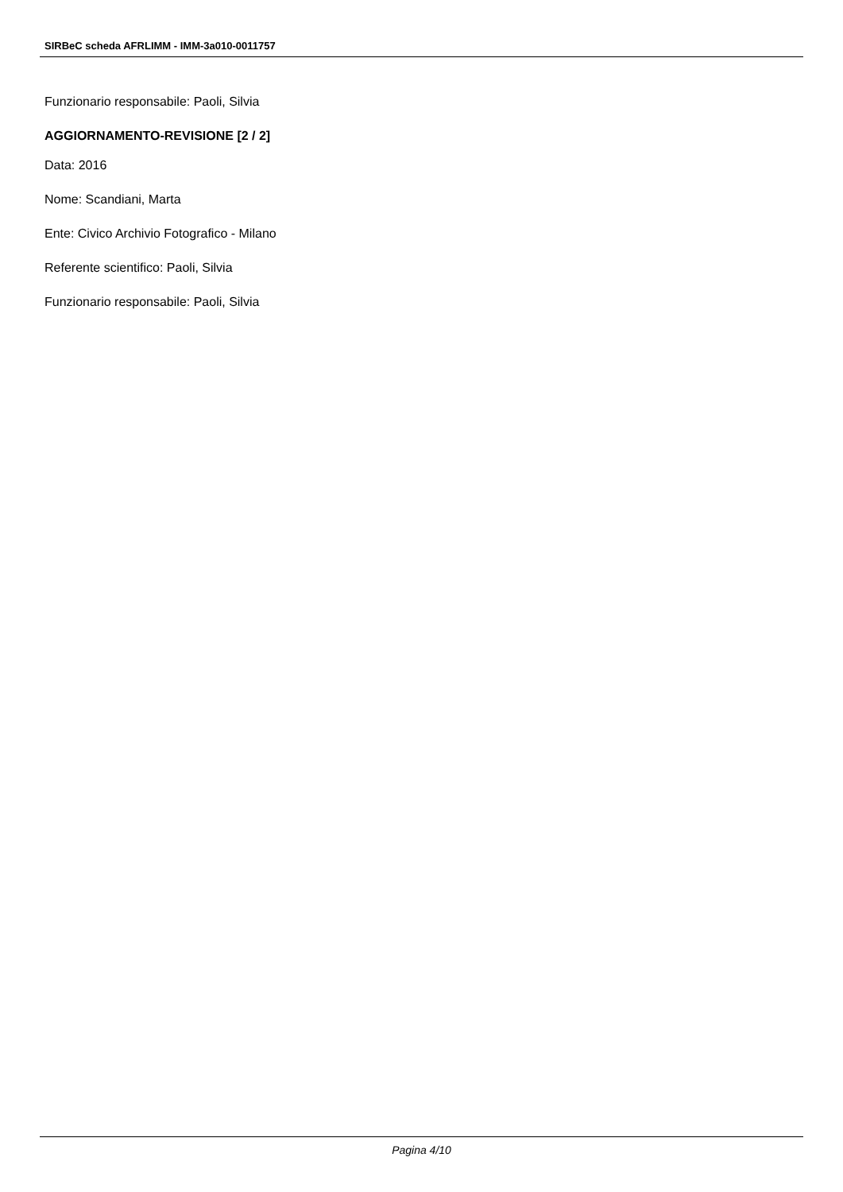SIRBeC scheda AFRLIMM - IMM-3a010-0011757
Funzionario responsabile: Paoli, Silvia
AGGIORNAMENTO-REVISIONE [2 / 2]
Data: 2016
Nome: Scandiani, Marta
Ente: Civico Archivio Fotografico - Milano
Referente scientifico: Paoli, Silvia
Funzionario responsabile: Paoli, Silvia
Pagina 4/10